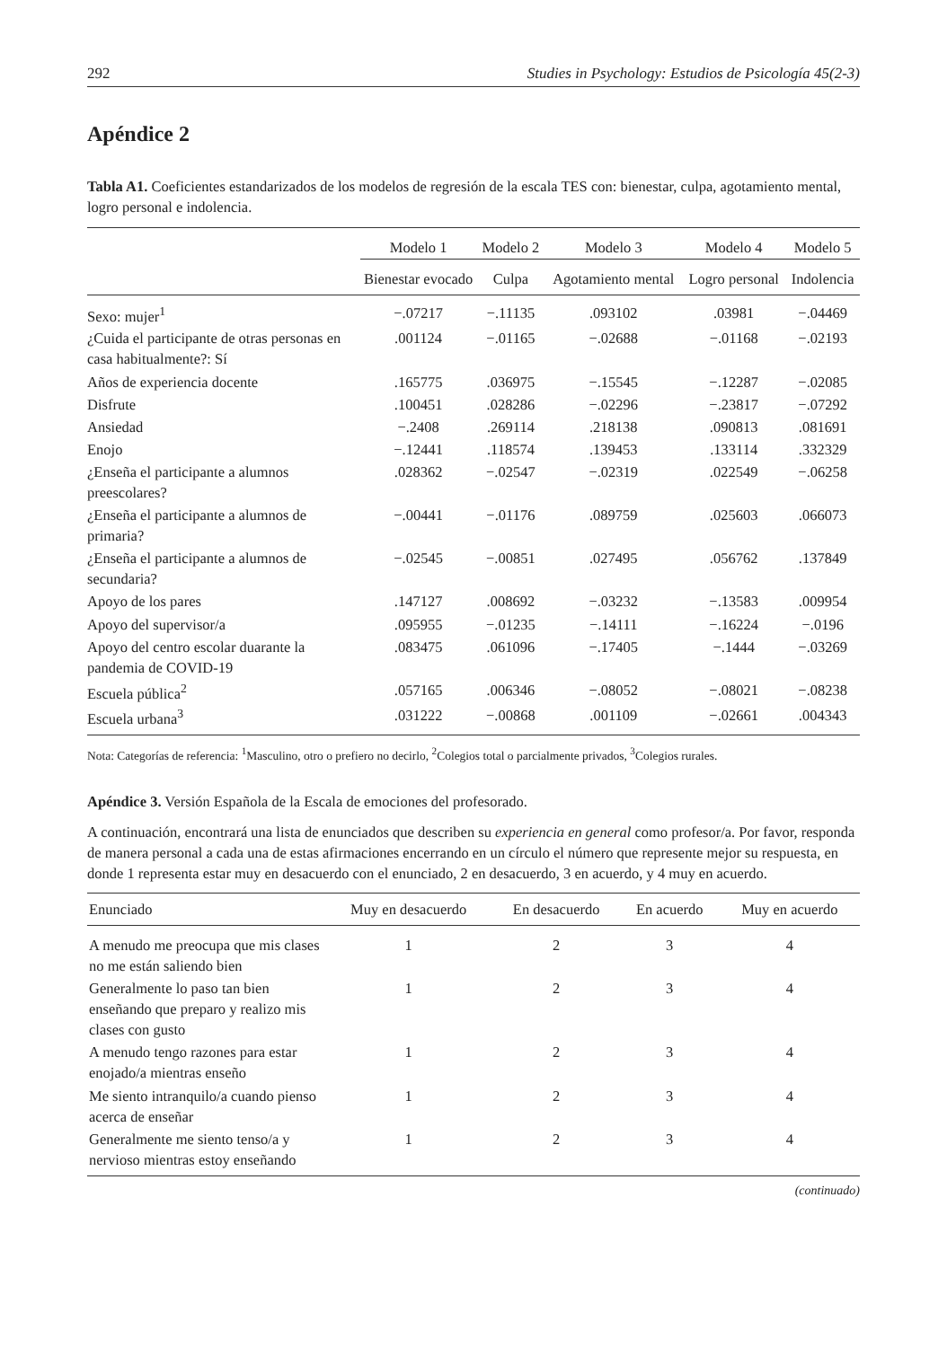292 Studies in Psychology: Estudios de Psicología 45(2-3)
Apéndice 2
Tabla A1. Coeficientes estandarizados de los modelos de regresión de la escala TES con: bienestar, culpa, agotamiento mental, logro personal e indolencia.
| | Modelo 1 | Modelo 2 | Modelo 3 | Modelo 4 | Modelo 5 |
| --- | --- | --- | --- | --- | --- |
| | Bienestar evocado | Culpa | Agotamiento mental | Logro personal | Indolencia |
| Sexo: mujer<sup>1</sup> | −.07217 | −.11135 | .093102 | .03981 | −.04469 |
| ¿Cuida el participante de otras personas en casa habitualmente?: Sí | .001124 | −.01165 | −.02688 | −.01168 | −.02193 |
| Años de experiencia docente | .165775 | .036975 | −.15545 | −.12287 | −.02085 |
| Disfrute | .100451 | .028286 | −.02296 | −.23817 | −.07292 |
| Ansiedad | −.2408 | .269114 | .218138 | .090813 | .081691 |
| Enojo | −.12441 | .118574 | .139453 | .133114 | .332329 |
| ¿Enseña el participante a alumnos preescolares? | .028362 | −.02547 | −.02319 | .022549 | −.06258 |
| ¿Enseña el participante a alumnos de primaria? | −.00441 | −.01176 | .089759 | .025603 | .066073 |
| ¿Enseña el participante a alumnos de secundaria? | −.02545 | −.00851 | .027495 | .056762 | .137849 |
| Apoyo de los pares | .147127 | .008692 | −.03232 | −.13583 | .009954 |
| Apoyo del supervisor/a | .095955 | −.01235 | −.14111 | −.16224 | −.0196 |
| Apoyo del centro escolar duarante la pandemia de COVID-19 | .083475 | .061096 | −.17405 | −.1444 | −.03269 |
| Escuela pública<sup>2</sup> | .057165 | .006346 | −.08052 | −.08021 | −.08238 |
| Escuela urbana<sup>3</sup> | .031222 | −.00868 | .001109 | −.02661 | .004343 |
Nota: Categorías de referencia: <sup>1</sup>Masculino, otro o prefiero no decirlo, <sup>2</sup>Colegios total o parcialmente privados, <sup>3</sup>Colegios rurales.
Apéndice 3. Versión Española de la Escala de emociones del profesorado.
A continuación, encontrará una lista de enunciados que describen su experiencia en general como profesor/a. Por favor, responda de manera personal a cada una de estas afirmaciones encerrando en un círculo el número que represente mejor su respuesta, en donde 1 representa estar muy en desacuerdo con el enunciado, 2 en desacuerdo, 3 en acuerdo, y 4 muy en acuerdo.
| Enunciado | Muy en desacuerdo | En desacuerdo | En acuerdo | Muy en acuerdo |
| --- | --- | --- | --- | --- |
| A menudo me preocupa que mis clases no me están saliendo bien | 1 | 2 | 3 | 4 |
| Generalmente lo paso tan bien enseñando que preparo y realizo mis clases con gusto | 1 | 2 | 3 | 4 |
| A menudo tengo razones para estar enojado/a mientras enseño | 1 | 2 | 3 | 4 |
| Me siento intranquilo/a cuando pienso acerca de enseñar | 1 | 2 | 3 | 4 |
| Generalmente me siento tenso/a y nervioso mientras estoy enseñando | 1 | 2 | 3 | 4 |
(continuado)